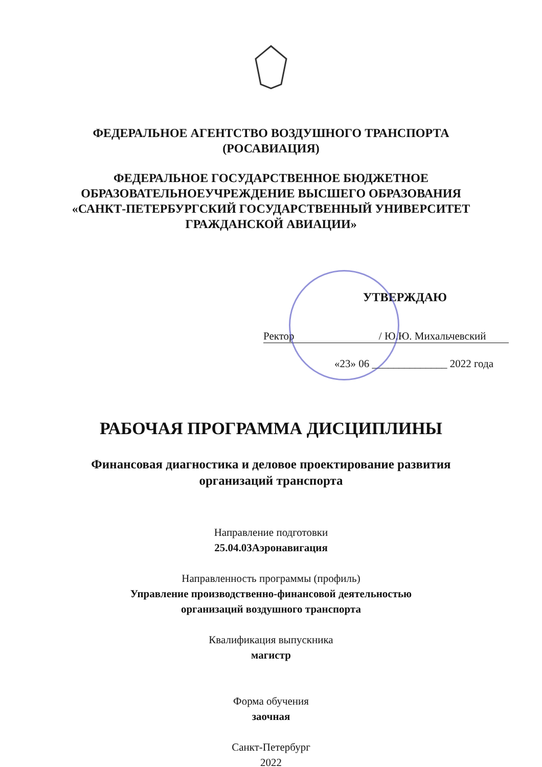ФЕДЕРАЛЬНОЕ АГЕНТСТВО ВОЗДУШНОГО ТРАНСПОРТА
(РОСАВИАЦИЯ)
ФЕДЕРАЛЬНОЕ ГОСУДАРСТВЕННОЕ БЮДЖЕТНОЕ
ОБРАЗОВАТЕЛЬНОЕУЧРЕЖДЕНИЕ ВЫСШЕГО ОБРАЗОВАНИЯ
«САНКТ-ПЕТЕРБУРГСКИЙ ГОСУДАРСТВЕННЫЙ УНИВЕРСИТЕТ
ГРАЖДАНСКОЙ АВИАЦИИ»
УТВЕРЖДАЮ
Ректор / Ю.Ю. Михальчевский
«23» 06 ______________ 2022 года
РАБОЧАЯ ПРОГРАММА ДИСЦИПЛИНЫ
Финансовая диагностика и деловое проектирование развития
организаций транспорта
Направление подготовки
25.04.03Аэронавигация
Направленность программы (профиль)
Управление производственно-финансовой деятельностью
организаций воздушного транспорта
Квалификация выпускника
магистр
Форма обучения
заочная
Санкт-Петербург
2022